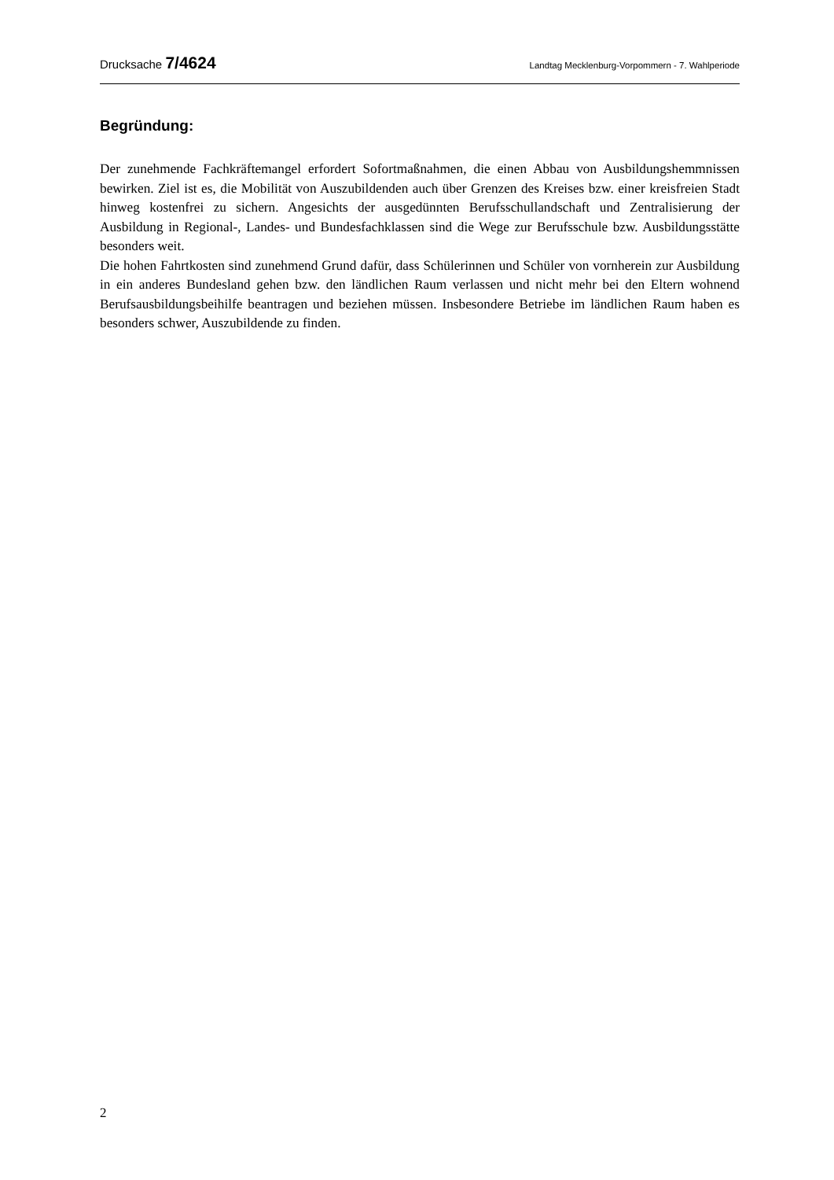Drucksache 7/4624 Landtag Mecklenburg-Vorpommern - 7. Wahlperiode
Begründung:
Der zunehmende Fachkräftemangel erfordert Sofortmaßnahmen, die einen Abbau von Ausbildungshemmnissen bewirken. Ziel ist es, die Mobilität von Auszubildenden auch über Grenzen des Kreises bzw. einer kreisfreien Stadt hinweg kostenfrei zu sichern. Angesichts der ausgedünnten Berufsschullandschaft und Zentralisierung der Ausbildung in Regional-, Landes- und Bundesfachklassen sind die Wege zur Berufsschule bzw. Ausbildungsstätte besonders weit.
Die hohen Fahrtkosten sind zunehmend Grund dafür, dass Schülerinnen und Schüler von vornherein zur Ausbildung in ein anderes Bundesland gehen bzw. den ländlichen Raum verlassen und nicht mehr bei den Eltern wohnend Berufsausbildungsbeihilfe beantragen und beziehen müssen. Insbesondere Betriebe im ländlichen Raum haben es besonders schwer, Auszubildende zu finden.
2